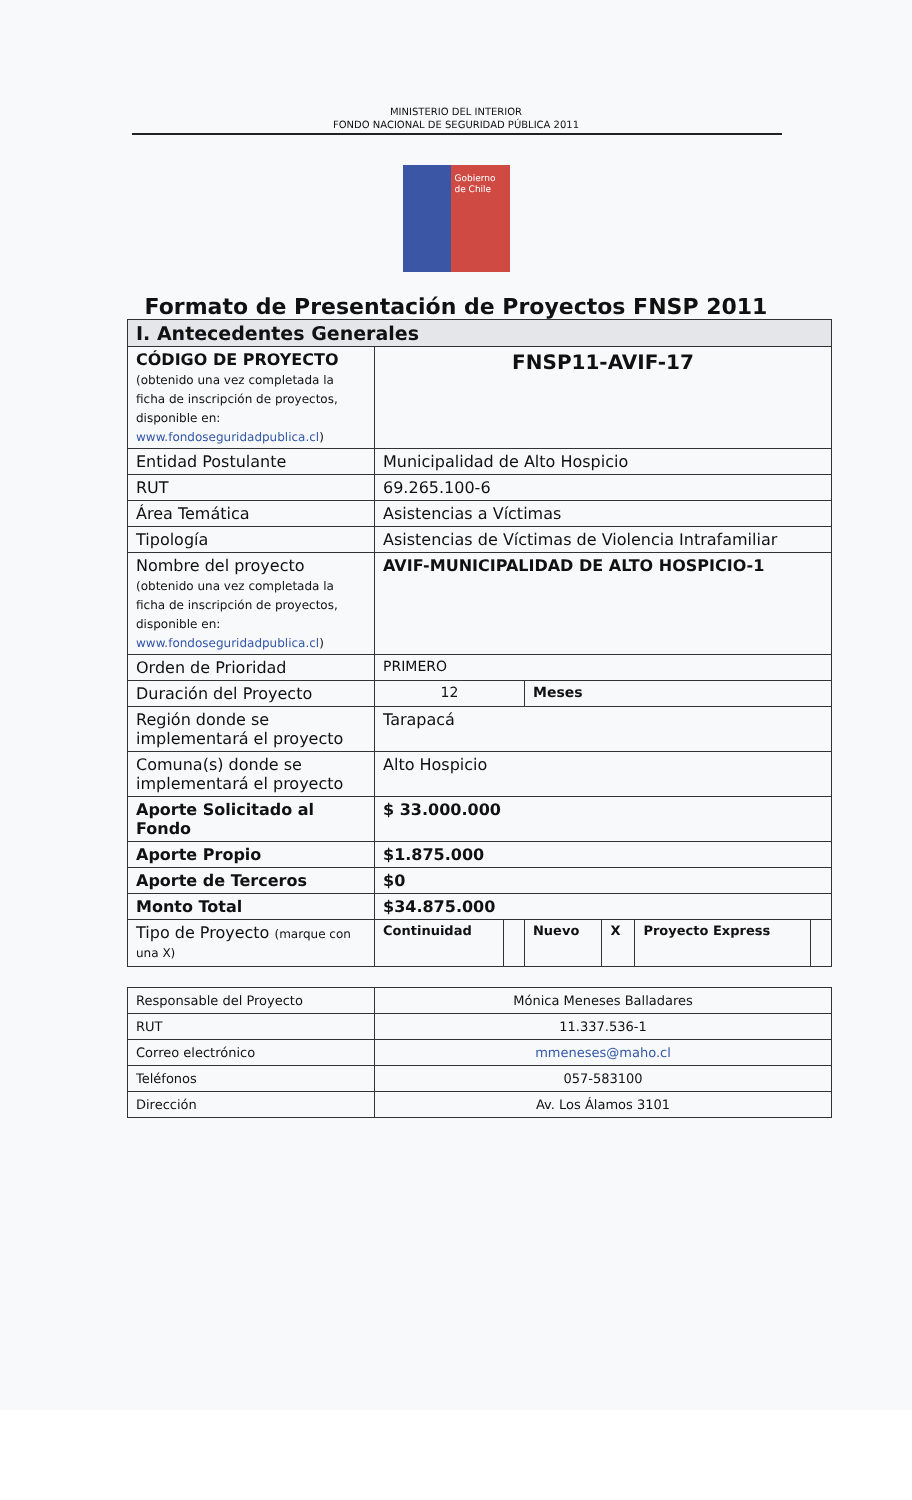MINISTERIO DEL INTERIOR
FONDO NACIONAL DE SEGURIDAD PÚBLICA 2011
Gobierno
de Chile
Formato de Presentación de Proyectos FNSP 2011
| I. Antecedentes Generales | | | | | | |
| CÓDIGO DE PROYECTO (obtenido una vez completada la ficha de inscripción de proyectos, disponible en: www.fondoseguridadpublica.cl ) | FNSP11-AVIF-17 | | | | | |
| Entidad Postulante | Municipalidad de Alto Hospicio | | | | | |
| RUT | 69.265.100-6 | | | | | |
| Área Temática | Asistencias a Víctimas | | | | | |
| Tipología | Asistencias de Víctimas de Violencia Intrafamiliar | | | | | |
| Nombre del proyecto (obtenido una vez completada la ficha de inscripción de proyectos, disponible en: www.fondoseguridadpublica.cl ) | AVIF-MUNICIPALIDAD DE ALTO HOSPICIO-1 | | | | | |
| Orden de Prioridad | PRIMERO | | | | | |
| Duración del Proyecto | 12 | | Meses | | | |
| Región donde se implementará el proyecto | Tarapacá | | | | | |
| Comuna(s) donde se implementará el proyecto | Alto Hospicio | | | | | |
| Aporte Solicitado al Fondo | $ 33.000.000 | | | | | |
| Aporte Propio | $1.875.000 | | | | | |
| Aporte de Terceros | $0 | | | | | |
| Monto Total | $34.875.000 | | | | | |
| Tipo de Proyecto (marque con una X) | Continuidad | | Nuevo | X | Proyecto Express | |
| Responsable del Proyecto | Mónica Meneses Balladares |
| RUT | 11.337.536-1 |
| Correo electrónico | mmeneses@maho.cl |
| Teléfonos | 057-583100 |
| Dirección | Av. Los Álamos 3101 |